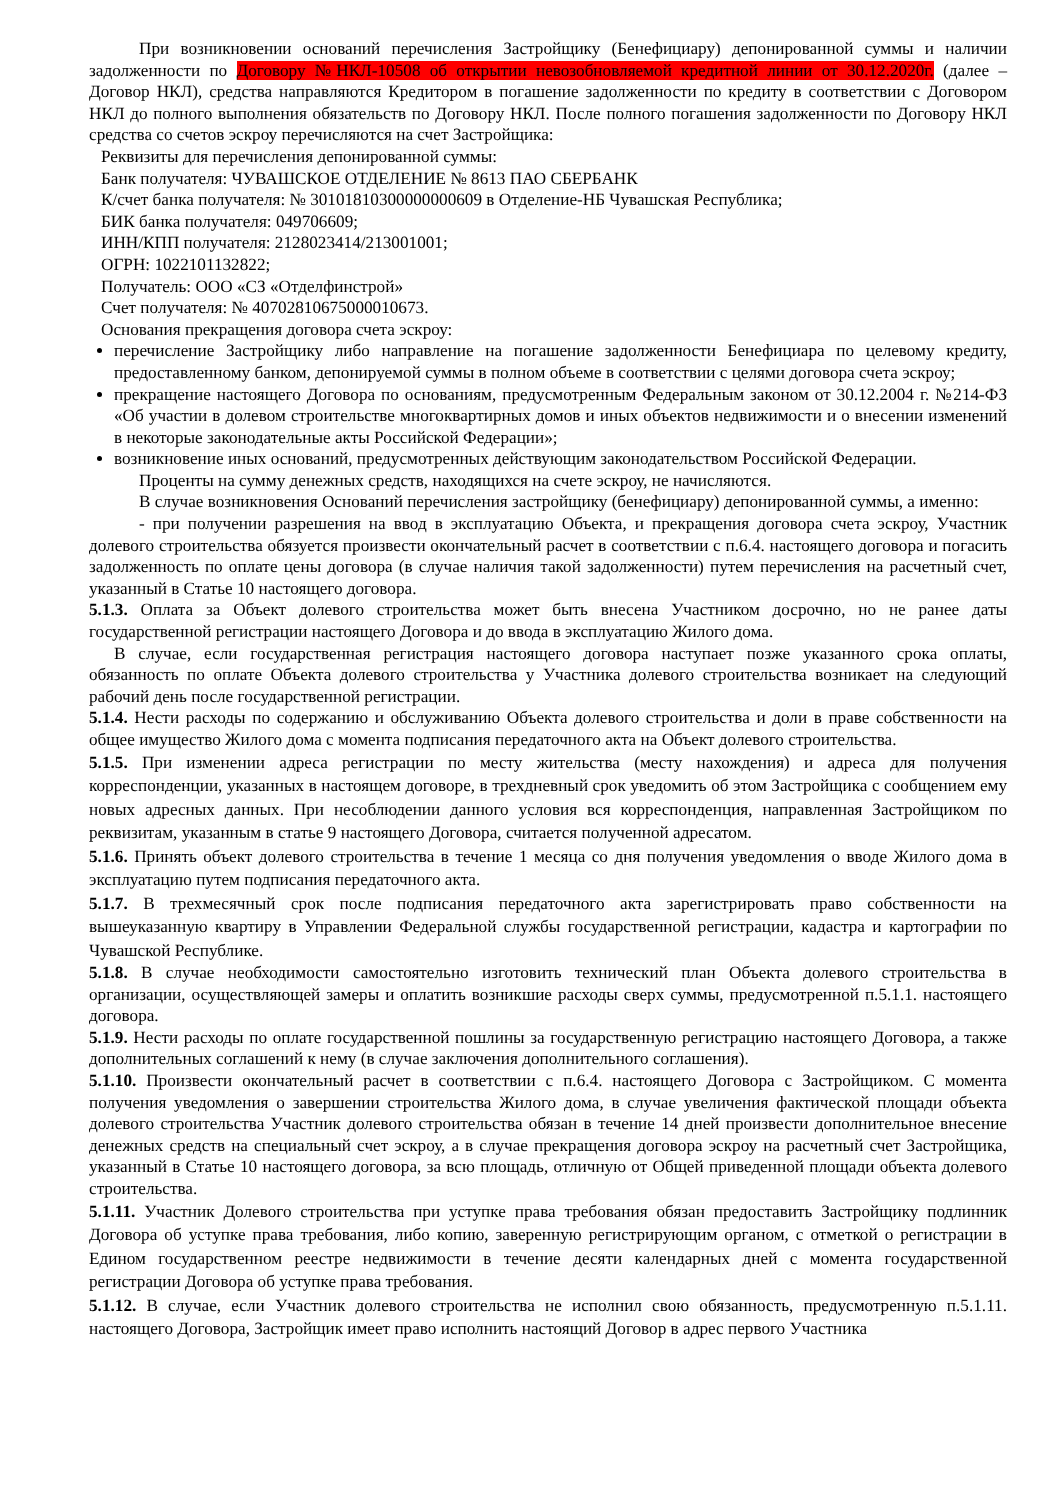При возникновении оснований перечисления Застройщику (Бенефициару) депонированной суммы и наличии задолженности по Договору №НКЛ-10508 об открытии невозобновляемой кредитной линии от 30.12.2020г. (далее – Договор НКЛ), средства направляются Кредитором в погашение задолженности по кредиту в соответствии с Договором НКЛ до полного выполнения обязательств по Договору НКЛ. После полного погашения задолженности по Договору НКЛ средства со счетов эскроу перечисляются на счет Застройщика:
Реквизиты для перечисления депонированной суммы:
Банк получателя: ЧУВАШСКОЕ ОТДЕЛЕНИЕ № 8613 ПАО СБЕРБАНК
К/счет банка получателя: № 30101810300000000609 в Отделение-НБ Чувашская Республика;
БИК банка получателя: 049706609;
ИНН/КПП получателя: 2128023414/213001001;
ОГРН: 1022101132822;
Получатель: ООО «СЗ «Отделфинстрой»
Счет получателя: № 40702810675000010673.
Основания прекращения договора счета эскроу:
перечисление Застройщику либо направление на погашение задолженности Бенефициара по целевому кредиту, предоставленному банком, депонируемой суммы в полном объеме в соответствии с целями договора счета эскроу;
прекращение настоящего Договора по основаниям, предусмотренным Федеральным законом от 30.12.2004 г. №214-ФЗ «Об участии в долевом строительстве многоквартирных домов и иных объектов недвижимости и о внесении изменений в некоторые законодательные акты Российской Федерации»;
возникновение иных оснований, предусмотренных действующим законодательством Российской Федерации.
Проценты на сумму денежных средств, находящихся на счете эскроу, не начисляются.
В случае возникновения Оснований перечисления застройщику (бенефициару) депонированной суммы, а именно:
- при получении разрешения на ввод в эксплуатацию Объекта, и прекращения договора счета эскроу, Участник долевого строительства обязуется произвести окончательный расчет в соответствии с п.6.4. настоящего договора и погасить задолженность по оплате цены договора (в случае наличия такой задолженности) путем перечисления на расчетный счет, указанный в Статье 10 настоящего договора.
5.1.3. Оплата за Объект долевого строительства может быть внесена Участником досрочно, но не ранее даты государственной регистрации настоящего Договора и до ввода в эксплуатацию Жилого дома.
В случае, если государственная регистрация настоящего договора наступает позже указанного срока оплаты, обязанность по оплате Объекта долевого строительства у Участника долевого строительства возникает на следующий рабочий день после государственной регистрации.
5.1.4. Нести расходы по содержанию и обслуживанию Объекта долевого строительства и доли в праве собственности на общее имущество Жилого дома с момента подписания передаточного акта на Объект долевого строительства.
5.1.5. При изменении адреса регистрации по месту жительства (месту нахождения) и адреса для получения корреспонденции, указанных в настоящем договоре, в трехдневный срок уведомить об этом Застройщика с сообщением ему новых адресных данных. При несоблюдении данного условия вся корреспонденция, направленная Застройщиком по реквизитам, указанным в статье 9 настоящего Договора, считается полученной адресатом.
5.1.6. Принять объект долевого строительства в течение 1 месяца со дня получения уведомления о вводе Жилого дома в эксплуатацию путем подписания передаточного акта.
5.1.7. В трехмесячный срок после подписания передаточного акта зарегистрировать право собственности на вышеуказанную квартиру в Управлении Федеральной службы государственной регистрации, кадастра и картографии по Чувашской Республике.
5.1.8. В случае необходимости самостоятельно изготовить технический план Объекта долевого строительства в организации, осуществляющей замеры и оплатить возникшие расходы сверх суммы, предусмотренной п.5.1.1. настоящего договора.
5.1.9. Нести расходы по оплате государственной пошлины за государственную регистрацию настоящего Договора, а также дополнительных соглашений к нему (в случае заключения дополнительного соглашения).
5.1.10. Произвести окончательный расчет в соответствии с п.6.4. настоящего Договора с Застройщиком. С момента получения уведомления о завершении строительства Жилого дома, в случае увеличения фактической площади объекта долевого строительства Участник долевого строительства обязан в течение 14 дней произвести дополнительное внесение денежных средств на специальный счет эскроу, а в случае прекращения договора эскроу на расчетный счет Застройщика, указанный в Статье 10 настоящего договора, за всю площадь, отличную от Общей приведенной площади объекта долевого строительства.
5.1.11. Участник Долевого строительства при уступке права требования обязан предоставить Застройщику подлинник Договора об уступке права требования, либо копию, заверенную регистрирующим органом, с отметкой о регистрации в Едином государственном реестре недвижимости в течение десяти календарных дней с момента государственной регистрации Договора об уступке права требования.
5.1.12. В случае, если Участник долевого строительства не исполнил свою обязанность, предусмотренную п.5.1.11. настоящего Договора, Застройщик имеет право исполнить настоящий Договор в адрес первого Участника